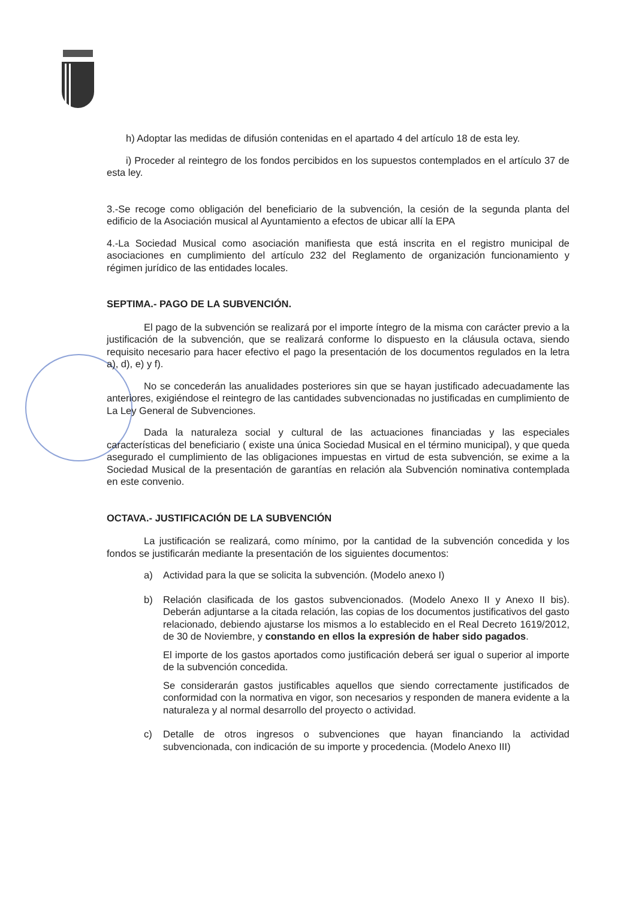h) Adoptar las medidas de difusión contenidas en el apartado 4 del artículo 18 de esta ley.
i) Proceder al reintegro de los fondos percibidos en los supuestos contemplados en el artículo 37 de esta ley.
3.-Se recoge como obligación del beneficiario de la subvención, la cesión de la segunda planta del edificio de la Asociación musical al Ayuntamiento a efectos de ubicar allí la EPA
4.-La Sociedad Musical como asociación manifiesta que está inscrita en el registro municipal de asociaciones en cumplimiento del artículo 232 del Reglamento de organización funcionamiento y régimen jurídico de las entidades locales.
SEPTIMA.- PAGO DE LA SUBVENCIÓN.
El pago de la subvención se realizará por el importe íntegro de la misma con carácter previo a la justificación de la subvención, que se realizará conforme lo dispuesto en la cláusula octava, siendo requisito necesario para hacer efectivo el pago la presentación de los documentos regulados en la letra a), d), e) y f).
No se concederán las anualidades posteriores sin que se hayan justificado adecuadamente las anteriores, exigiéndose el reintegro de las cantidades subvencionadas no justificadas en cumplimiento de La Ley General de Subvenciones.
Dada la naturaleza social y cultural de las actuaciones financiadas y las especiales características del beneficiario ( existe una única Sociedad Musical en el término municipal), y que queda asegurado el cumplimiento de las obligaciones impuestas en virtud de esta subvención, se exime a la Sociedad Musical de la presentación de garantías en relación ala Subvención nominativa contemplada en este convenio.
OCTAVA.- JUSTIFICACIÓN DE LA SUBVENCIÓN
La justificación se realizará, como mínimo, por la cantidad de la subvención concedida y los fondos se justificarán mediante la presentación de los siguientes documentos:
a) Actividad para la que se solicita la subvención. (Modelo anexo I)
b) Relación clasificada de los gastos subvencionados. (Modelo Anexo II y Anexo II bis). Deberán adjuntarse a la citada relación, las copias de los documentos justificativos del gasto relacionado, debiendo ajustarse los mismos a lo establecido en el Real Decreto 1619/2012, de 30 de Noviembre, y constando en ellos la expresión de haber sido pagados.
El importe de los gastos aportados como justificación deberá ser igual o superior al importe de la subvención concedida.
Se considerarán gastos justificables aquellos que siendo correctamente justificados de conformidad con la normativa en vigor, son necesarios y responden de manera evidente a la naturaleza y al normal desarrollo del proyecto o actividad.
c) Detalle de otros ingresos o subvenciones que hayan financiando la actividad subvencionada, con indicación de su importe y procedencia. (Modelo Anexo III)